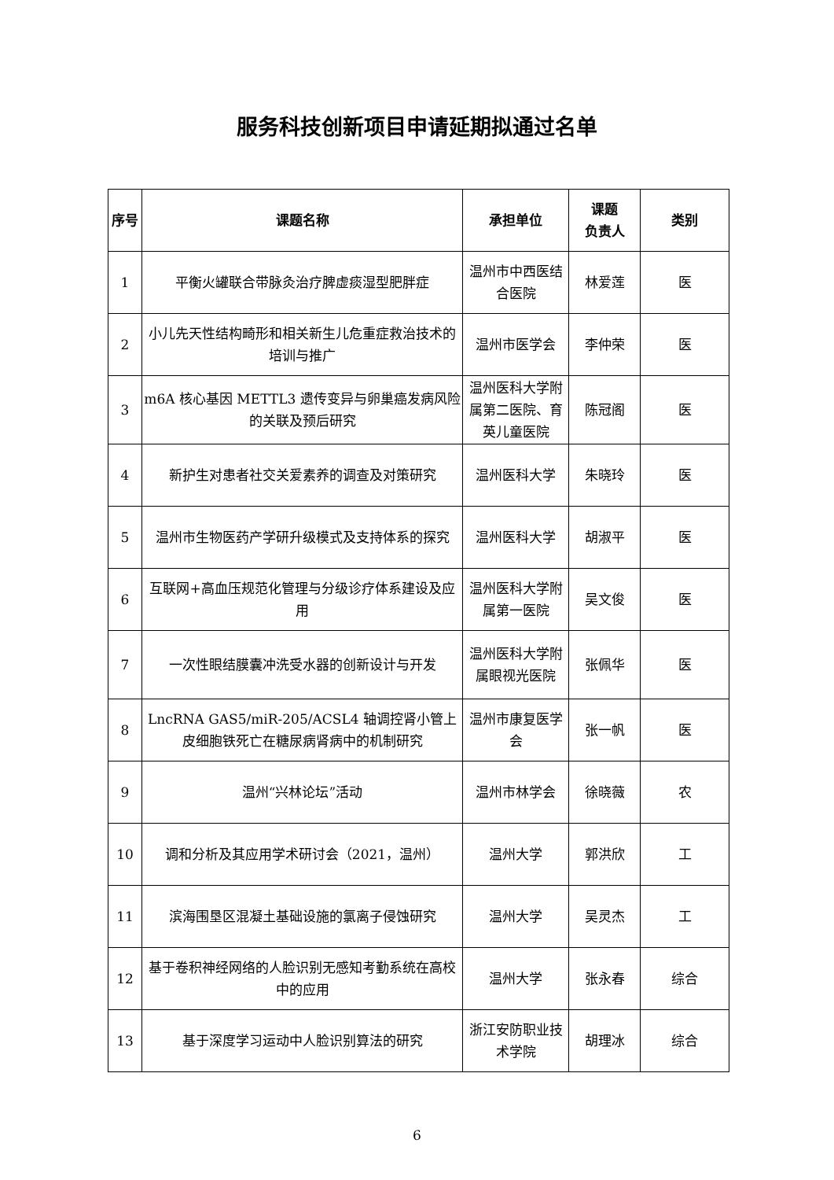服务科技创新项目申请延期拟通过名单
| 序号 | 课题名称 | 承担单位 | 课题 负责人 | 类别 |
| --- | --- | --- | --- | --- |
| 1 | 平衡火罐联合带脉灸治疗脾虚痰湿型肥胖症 | 温州市中西医结合医院 | 林爱莲 | 医 |
| 2 | 小儿先天性结构畸形和相关新生儿危重症救治技术的培训与推广 | 温州市医学会 | 李仲荣 | 医 |
| 3 | m6A 核心基因 METTL3 遗传变异与卵巢癌发病风险的关联及预后研究 | 温州医科大学附属第二医院、育英儿童医院 | 陈冠阁 | 医 |
| 4 | 新护生对患者社交关爱素养的调查及对策研究 | 温州医科大学 | 朱晓玲 | 医 |
| 5 | 温州市生物医药产学研升级模式及支持体系的探究 | 温州医科大学 | 胡淑平 | 医 |
| 6 | 互联网+高血压规范化管理与分级诊疗体系建设及应用 | 温州医科大学附属第一医院 | 吴文俊 | 医 |
| 7 | 一次性眼结膜囊冲洗受水器的创新设计与开发 | 温州医科大学附属眼视光医院 | 张佩华 | 医 |
| 8 | LncRNA GAS5/miR-205/ACSL4 轴调控肾小管上皮细胞铁死亡在糖尿病肾病中的机制研究 | 温州市康复医学会 | 张一帆 | 医 |
| 9 | 温州“兴林论坛”活动 | 温州市林学会 | 徐晓薇 | 农 |
| 10 | 调和分析及其应用学术研讨会（2021，温州） | 温州大学 | 郭洪欣 | 工 |
| 11 | 滨海围垦区混凝土基础设施的氯离子侵蚀研究 | 温州大学 | 吴灵杰 | 工 |
| 12 | 基于卷积神经网络的人脸识别无感知考勤系统在高校中的应用 | 温州大学 | 张永春 | 综合 |
| 13 | 基于深度学习运动中人脸识别算法的研究 | 浙江安防职业技术学院 | 胡理冰 | 综合 |
6